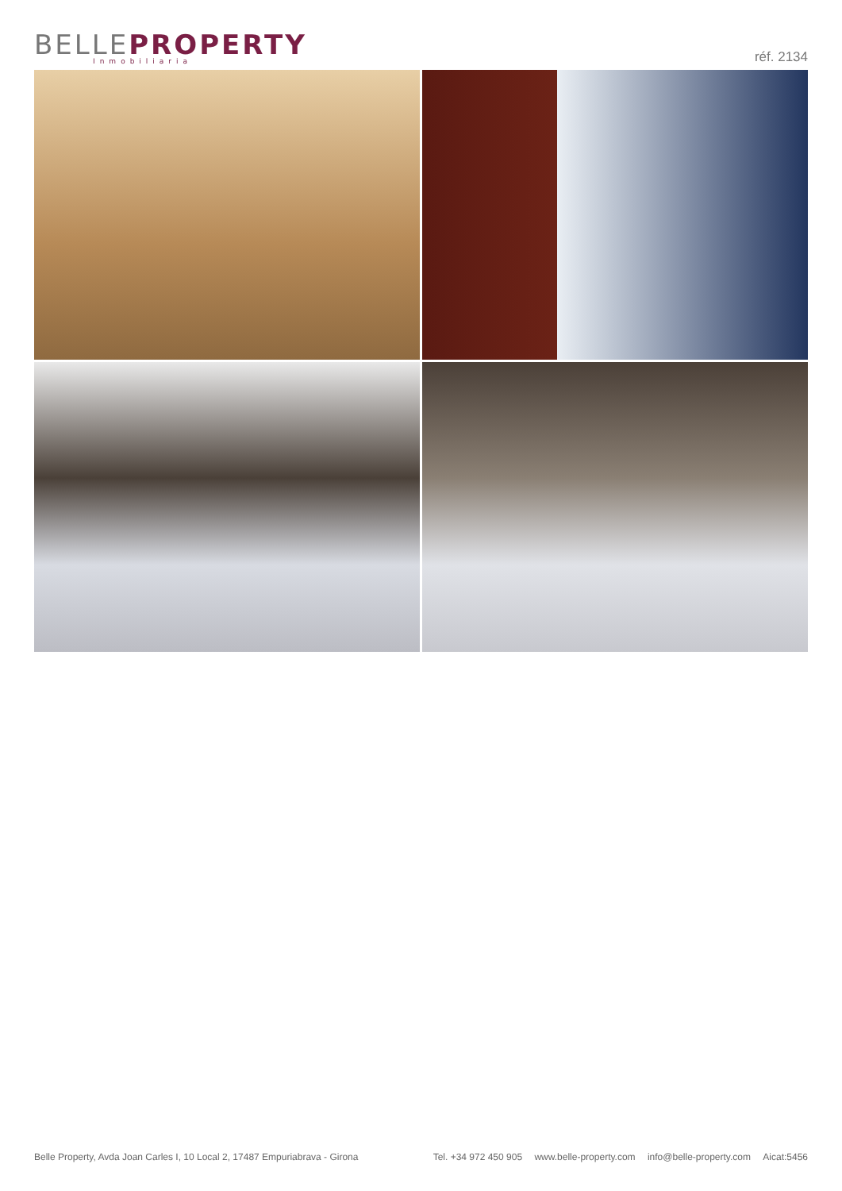BELLEPROPERTY
Inmobiliaria
réf. 2134
Belle Property, Avda Joan Carles I, 10 Local 2, 17487 Empuriabrava - Girona
Tel. +34 972 450 905 www.belle-property.com info@belle-property.com Aicat:5456